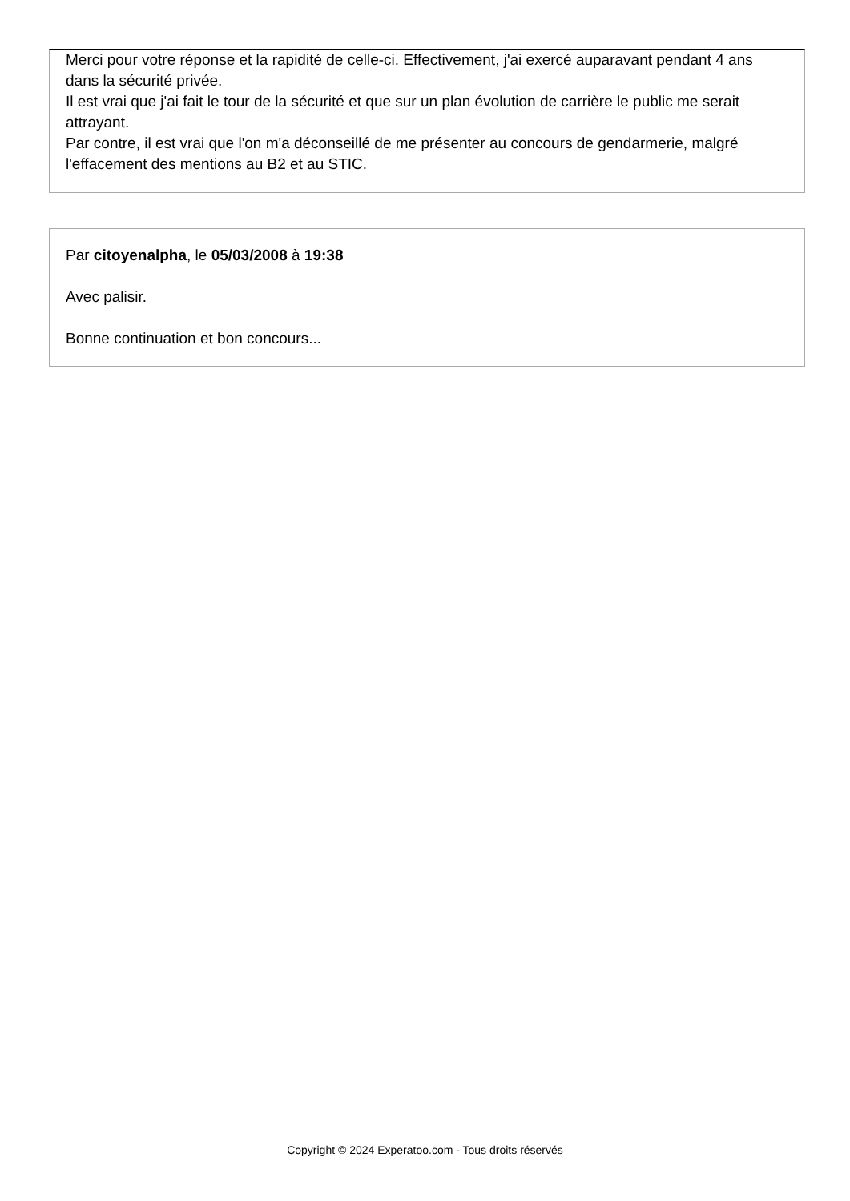Merci pour votre réponse et la rapidité de celle-ci. Effectivement, j'ai exercé auparavant pendant 4 ans dans la sécurité privée.
Il est vrai que j'ai fait le tour de la sécurité et que sur un plan évolution de carrière le public me serait attrayant.
Par contre, il est vrai que l'on m'a déconseillé de me présenter au concours de gendarmerie, malgré l'effacement des mentions au B2 et au STIC.
Par citoyenalpha, le 05/03/2008 à 19:38
Avec palisir.
Bonne continuation et bon concours...
Copyright © 2024 Experatoo.com - Tous droits réservés